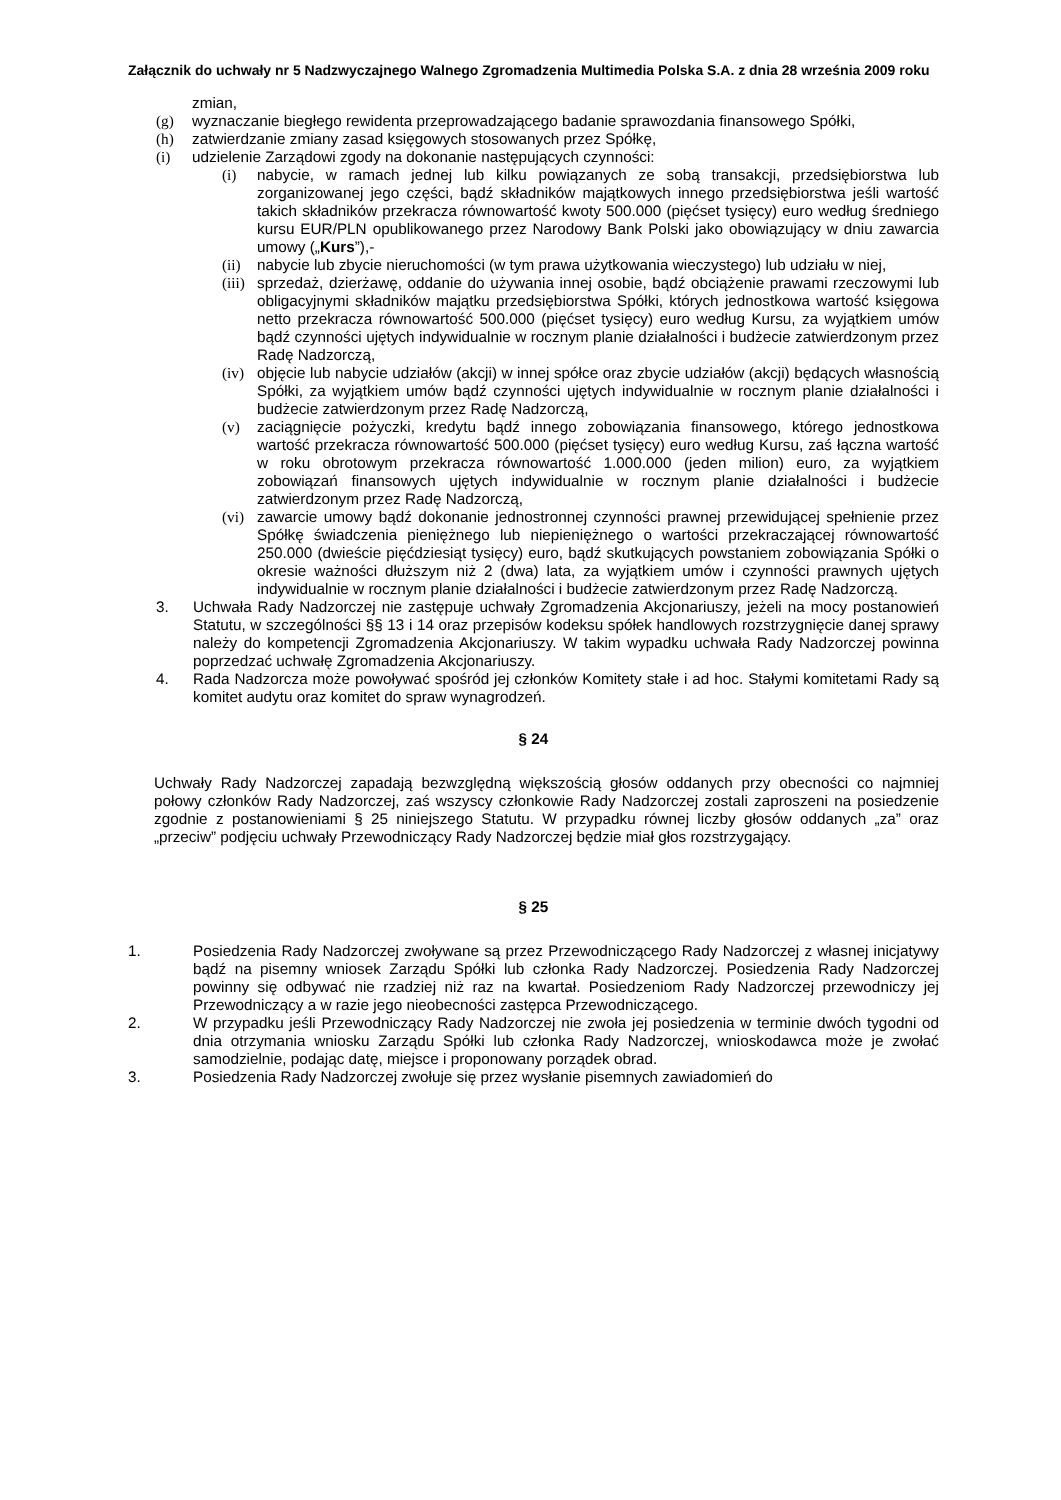Załącznik do uchwały nr 5 Nadzwyczajnego Walnego Zgromadzenia Multimedia Polska S.A. z dnia 28 września 2009 roku
zmian,
(g) wyznaczanie biegłego rewidenta przeprowadzającego badanie sprawozdania finansowego Spółki,
(h) zatwierdzanie zmiany zasad księgowych stosowanych przez Spółkę,
(i) udzielenie Zarządowi zgody na dokonanie następujących czynności:
(i) nabycie, w ramach jednej lub kilku powiązanych ze sobą transakcji, przedsiębiorstwa lub zorganizowanej jego części, bądź składników majątkowych innego przedsiębiorstwa jeśli wartość takich składników przekracza równowartość kwoty 500.000 (pięćset tysięcy) euro według średniego kursu EUR/PLN opublikowanego przez Narodowy Bank Polski jako obowiązujący w dniu zawarcia umowy („Kurs”),-
(ii) nabycie lub zbycie nieruchomości (w tym prawa użytkowania wieczystego) lub udziału w niej,
(iii) sprzedaż, dzierżawę, oddanie do używania innej osobie, bądź obciążenie prawami rzeczowymi lub obligacyjnymi składników majątku przedsiębiorstwa Spółki, których jednostkowa wartość księgowa netto przekracza równowartość 500.000 (pięćset tysięcy) euro według Kursu, za wyjątkiem umów bądź czynności ujętych indywidualnie w rocznym planie działalności i budżecie zatwierdzonym przez Radę Nadzorczą,
(iv) objęcie lub nabycie udziałów (akcji) w innej spółce oraz zbycie udziałów (akcji) będących własnością Spółki, za wyjątkiem umów bądź czynności ujętych indywidualnie w rocznym planie działalności i budżecie zatwierdzonym przez Radę Nadzorczą,
(v) zaciągnięcie pożyczki, kredytu bądź innego zobowiązania finansowego, którego jednostkowa wartość przekracza równowartość 500.000 (pięćset tysięcy) euro według Kursu, zaś łączna wartość w roku obrotowym przekracza równowartość 1.000.000 (jeden milion) euro, za wyjątkiem zobowiązań finansowych ujętych indywidualnie w rocznym planie działalności i budżecie zatwierdzonym przez Radę Nadzorczą,
(vi) zawarcie umowy bądź dokonanie jednostronnej czynności prawnej przewidującej spełnienie przez Spółkę świadczenia pieniężnego lub niepieniężnego o wartości przekraczającej równowartość 250.000 (dwieście pięćdziesiąt tysięcy) euro, bądź skutkujących powstaniem zobowiązania Spółki o okresie ważności dłuższym niż 2 (dwa) lata, za wyjątkiem umów i czynności prawnych ujętych indywidualnie w rocznym planie działalności i budżecie zatwierdzonym przez Radę Nadzorczą.
3. Uchwała Rady Nadzorczej nie zastępuje uchwały Zgromadzenia Akcjonariuszy, jeżeli na mocy postanowień Statutu, w szczególności §§ 13 i 14 oraz przepisów kodeksu spółek handlowych rozstrzygnięcie danej sprawy należy do kompetencji Zgromadzenia Akcjonariuszy. W takim wypadku uchwała Rady Nadzorczej powinna poprzedzać uchwałę Zgromadzenia Akcjonariuszy.
4. Rada Nadzorcza może powoływać spośród jej członków Komitety stałe i ad hoc. Stałymi komitetami Rady są komitet audytu oraz komitet do spraw wynagrodzeń.
§ 24
Uchwały Rady Nadzorczej zapadają bezwzględną większością głosów oddanych przy obecności co najmniej połowy członków Rady Nadzorczej, zaś wszyscy członkowie Rady Nadzorczej zostali zaproszeni na posiedzenie zgodnie z postanowieniami § 25 niniejszego Statutu. W przypadku równej liczby głosów oddanych „za” oraz „przeciw” podjęciu uchwały Przewodniczący Rady Nadzorczej będzie miał głos rozstrzygający.
§ 25
1. Posiedzenia Rady Nadzorczej zwoływane są przez Przewodniczącego Rady Nadzorczej z własnej inicjatywy bądź na pisemny wniosek Zarządu Spółki lub członka Rady Nadzorczej. Posiedzenia Rady Nadzorczej powinny się odbywać nie rzadziej niż raz na kwartał. Posiedzeniom Rady Nadzorczej przewodniczy jej Przewodniczący a w razie jego nieobecności zastępca Przewodniczącego.
2. W przypadku jeśli Przewodniczący Rady Nadzorczej nie zwoła jej posiedzenia w terminie dwóch tygodni od dnia otrzymania wniosku Zarządu Spółki lub członka Rady Nadzorczej, wnioskodawca może je zwołać samodzielnie, podając datę, miejsce i proponowany porządek obrad.
3. Posiedzenia Rady Nadzorczej zwołuje się przez wysłanie pisemnych zawiadomień do